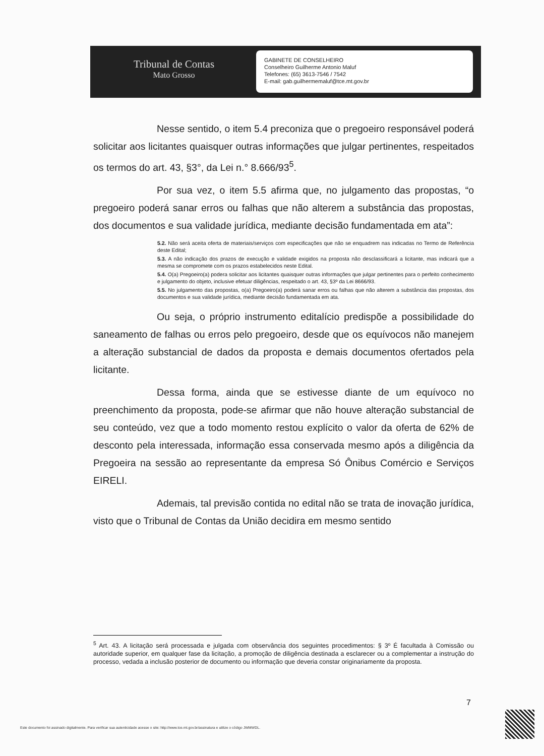Tribunal de Contas
Mato Grosso
GABINETE DE CONSELHEIRO
Conselheiro Guilherme Antonio Maluf
Telefones: (65) 3613-7546 / 7542
E-mail: gab.guilhermemaluf@tce.mt.gov.br
Nesse sentido, o item 5.4 preconiza que o pregoeiro responsável poderá solicitar aos licitantes quaisquer outras informações que julgar pertinentes, respeitados os termos do art. 43, §3°, da Lei n.° 8.666/93<sup>5</sup>.
Por sua vez, o item 5.5 afirma que, no julgamento das propostas, “o pregoeiro poderá sanar erros ou falhas que não alterem a substância das propostas, dos documentos e sua validade jurídica, mediante decisão fundamentada em ata”:
5.2. Não será aceita oferta de materiais/serviços com especificações que não se enquadrem nas indicadas no Termo de Referência deste Edital;
5.3. A não indicação dos prazos de execução e validade exigidos na proposta não desclassificará a licitante, mas indicará que a mesma se compromete com os prazos estabelecidos neste Edital.
5.4. O(a) Pregoeiro(a) podera solicitar aos licitantes quaisquer outras informações que julgar pertinentes para o perfeito conhecimento e julgamento do objeto, inclusive efetuar diligências, respeitado o art. 43, §3º da Lei 8666/93.
5.5. No julgamento das propostas, o(a) Pregoeiro(a) poderá sanar erros ou falhas que não alterem a substância das propostas, dos documentos e sua validade jurídica, mediante decisão fundamentada em ata.
Ou seja, o próprio instrumento editalício predispõe a possibilidade do saneamento de falhas ou erros pelo pregoeiro, desde que os equívocos não manejem a alteração substancial de dados da proposta e demais documentos ofertados pela licitante.
Dessa forma, ainda que se estivesse diante de um equívoco no preenchimento da proposta, pode-se afirmar que não houve alteração substancial de seu conteúdo, vez que a todo momento restou explícito o valor da oferta de 62% de desconto pela interessada, informação essa conservada mesmo após a diligência da Pregoeira na sessão ao representante da empresa Só Ônibus Comércio e Serviços EIRELI.
Ademais, tal previsão contida no edital não se trata de inovação jurídica, visto que o Tribunal de Contas da União decidira em mesmo sentido
<sup>5</sup> Art. 43. A licitação será processada e julgada com observância dos seguintes procedimentos: § 3º É facultada à Comissão ou autoridade superior, em qualquer fase da licitação, a promoção de diligência destinada a esclarecer ou a complementar a instrução do processo, vedada a inclusão posterior de documento ou informação que deveria constar originariamente da proposta.
7
Este documento foi assinado digitalmente. Para verificar sua autenticidade acesse o site: http://www.tce.mt.gov.br/assinatura e utilize o código JWMWDL.